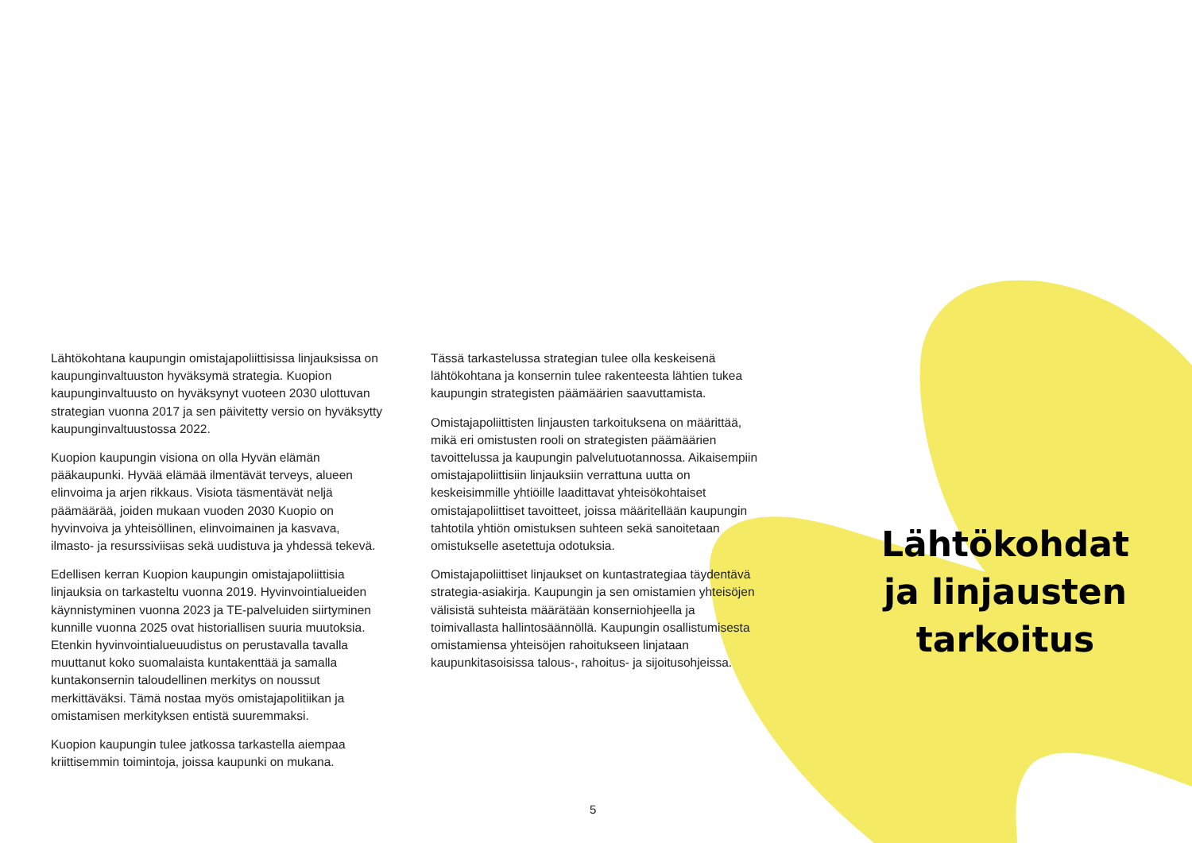Lähtökohtana kaupungin omistajapoliittisissa linjauksissa on kaupunginvaltuuston hyväksymä strategia. Kuopion kaupunginvaltuusto on hyväksynyt vuoteen 2030 ulottuvan strategian vuonna 2017 ja sen päivitetty versio on hyväksytty kaupunginvaltuustossa 2022.
Kuopion kaupungin visiona on olla Hyvän elämän pääkaupunki. Hyvää elämää ilmentävät terveys, alueen elinvoima ja arjen rikkaus. Visiota täsmentävät neljä päämäärää, joiden mukaan vuoden 2030 Kuopio on hyvinvoiva ja yhteisöllinen, elinvoimainen ja kasvava, ilmasto- ja resurssiviisas sekä uudistuva ja yhdessä tekevä.
Edellisen kerran Kuopion kaupungin omistajapoliittisia linjauksia on tarkasteltu vuonna 2019. Hyvinvointialueiden käynnistyminen vuonna 2023 ja TE-palveluiden siirtyminen kunnille vuonna 2025 ovat historiallisen suuria muutoksia. Etenkin hyvinvointialueuudistus on perustavalla tavalla muuttanut koko suomalaista kuntakenttää ja samalla kuntakonsernin taloudellinen merkitys on noussut merkittäväksi. Tämä nostaa myös omistajapolitiikan ja omistamisen merkityksen entistä suuremmaksi.
Kuopion kaupungin tulee jatkossa tarkastella aiempaa kriittisemmin toimintoja, joissa kaupunki on mukana.
Tässä tarkastelussa strategian tulee olla keskeisenä lähtökohtana ja konsernin tulee rakenteesta lähtien tukea kaupungin strategisten päämäärien saavuttamista.
Omistajapoliittisten linjausten tarkoituksena on määrittää, mikä eri omistusten rooli on strategisten päämäärien tavoittelussa ja kaupungin palvelutuotannossa. Aikaisempiin omistajapoliittisiin linjauksiin verrattuna uutta on keskeisimmille yhtiöille laadittavat yhteisökohtaiset omistajapoliittiset tavoitteet, joissa määritellään kaupungin tahtotila yhtiön omistuksen suhteen sekä sanoitetaan omistukselle asetettuja odotuksia.
Omistajapoliittiset linjaukset on kuntastrategiaa täydentävä strategia-asiakirja. Kaupungin ja sen omistamien yhteisöjen välisistä suhteista määrätään konserniohjeella ja toimivallasta hallintosäännöllä. Kaupungin osallistumisesta omistamiensa yhteisöjen rahoitukseen linjataan kaupunkitasoisissa talous-, rahoitus- ja sijoitusohjeissa.
Lähtökohdat ja linjausten tarkoitus
5